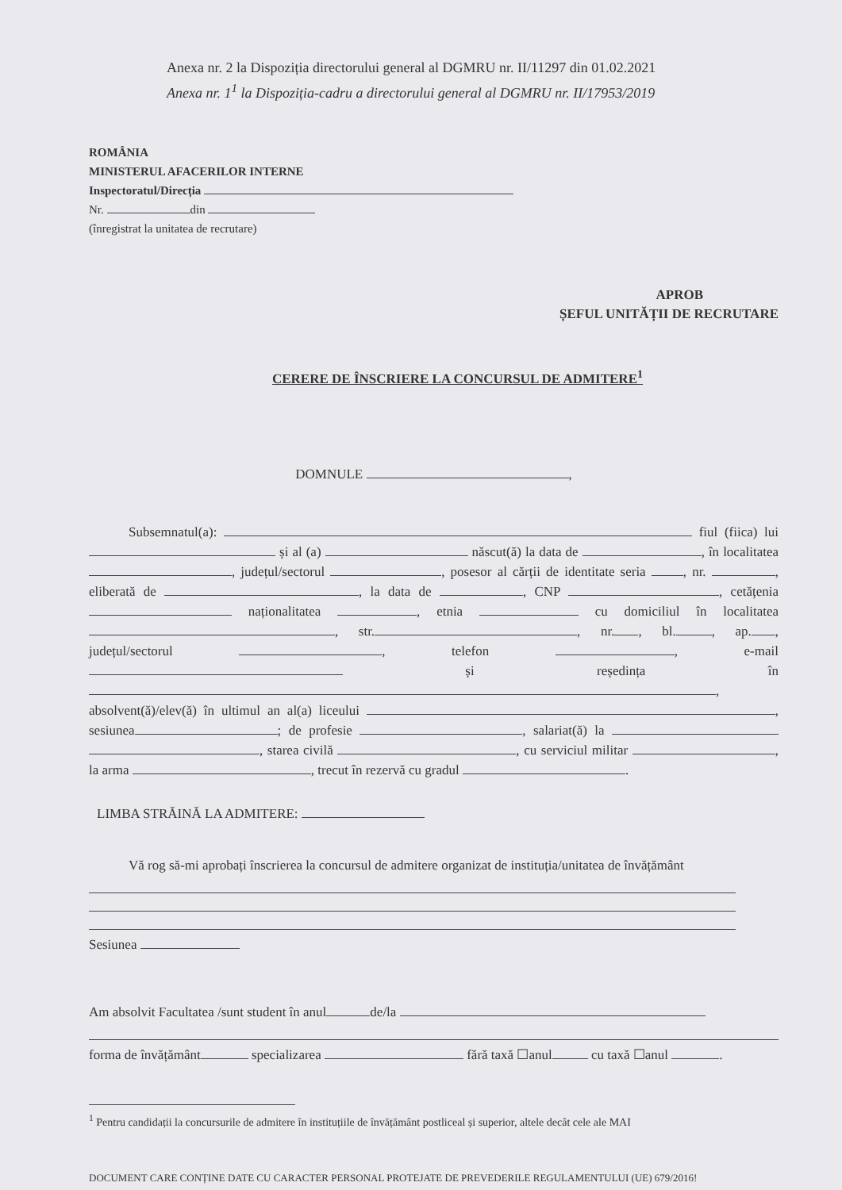Anexa nr. 2 la Dispoziția directorului general al DGMRU nr. II/11297 din 01.02.2021
Anexa nr. 1<sup>1</sup> la Dispoziția-cadru a directorului general al DGMRU nr. II/17953/2019
ROMÂNIA
MINISTERUL AFACERILOR INTERNE
Inspectoratul/Direcția
Nr. din
(înregistrat la unitatea de recrutare)
APROB
ȘEFUL UNITĂȚII DE RECRUTARE
CERERE DE ÎNSCRIERE LA CONCURSUL DE ADMITERE<sup>1</sup>
DOMNULE ,
Subsemnatul(a): fiul (fiica) lui și al (a) născut(ă) la data de , în localitatea , județul/sectorul , posesor al cărții de identitate seria , nr. , eliberată de , la data de , CNP , cetățenia naționalitatea , etnia cu domiciliul în localitatea , str. , nr. , bl. , ap. , județul/sectorul , telefon , e-mail și reședința în , absolvent(ă)/elev(ă) în ultimul an al(a) liceului , sesiunea ; de profesie , salariat(ă) la , starea civilă , cu serviciul militar , la arma , trecut în rezervă cu gradul .
LIMBA STRĂINĂ LA ADMITERE:
Vă rog să-mi aprobați înscrierea la concursul de admitere organizat de instituția/unitatea de învățământ
Sesiunea
Am absolvit Facultatea /sunt student în anul de/la
forma de învățământ specializarea fără taxă ☐anul cu taxă ☐anul .
<sup>1</sup> Pentru candidații la concursurile de admitere în instituțiile de învățământ postliceal și superior, altele decât cele ale MAI
DOCUMENT CARE CONȚINE DATE CU CARACTER PERSONAL PROTEJATE DE PREVEDERILE REGULAMENTULUI (UE) 679/2016!